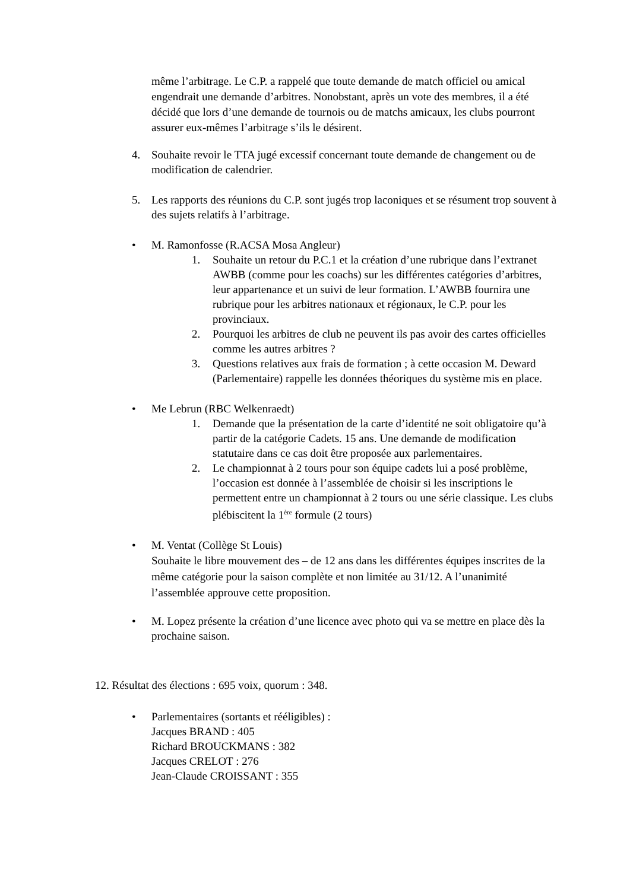même l’arbitrage. Le C.P. a rappelé que toute demande de match officiel ou amical engendrait une demande d’arbitres. Nonobstant, après un vote des membres, il a été décidé que lors d’une demande de tournois ou de matchs amicaux, les clubs pourront assurer eux-mêmes l’arbitrage s’ils le désirent.
4. Souhaite revoir le TTA jugé excessif concernant toute demande de changement ou de modification de calendrier.
5. Les rapports des réunions du C.P. sont jugés trop laconiques et se résument trop souvent à des sujets relatifs à l’arbitrage.
• M. Ramonfosse (R.ACSA Mosa Angleur)
1. Souhaite un retour du P.C.1 et la création d’une rubrique dans l’extranet AWBB (comme pour les coachs) sur les différentes catégories d’arbitres, leur appartenance et un suivi de leur formation. L’AWBB fournira une rubrique pour les arbitres nationaux et régionaux, le C.P. pour les provinciaux.
2. Pourquoi les arbitres de club ne peuvent ils pas avoir des cartes officielles comme les autres arbitres ?
3. Questions relatives aux frais de formation ; à cette occasion M. Deward (Parlementaire) rappelle les données théoriques du système mis en place.
• Me Lebrun (RBC Welkenraedt)
1. Demande que la présentation de la carte d’identité ne soit obligatoire qu’à partir de la catégorie Cadets. 15 ans. Une demande de modification statutaire dans ce cas doit être proposée aux parlementaires.
2. Le championnat à 2 tours pour son équipe cadets lui a posé problème, l’occasion est donnée à l’assemblée de choisir si les inscriptions le permettent entre un championnat à 2 tours ou une série classique. Les clubs plébiscitent la 1<sup>ère</sup> formule (2 tours)
• M. Ventat (Collège St Louis)
Souhaite le libre mouvement des – de 12 ans dans les différentes équipes inscrites de la même catégorie pour la saison complète et non limitée au 31/12. A l’unanimité l’assemblée approuve cette proposition.
• M. Lopez présente la création d’une licence avec photo qui va se mettre en place dès la prochaine saison.
12. Résultat des élections : 695 voix, quorum : 348.
• Parlementaires (sortants et rééligibles) :
Jacques BRAND : 405
Richard BROUCKMANS : 382
Jacques CRELOT : 276
Jean-Claude CROISSANT : 355